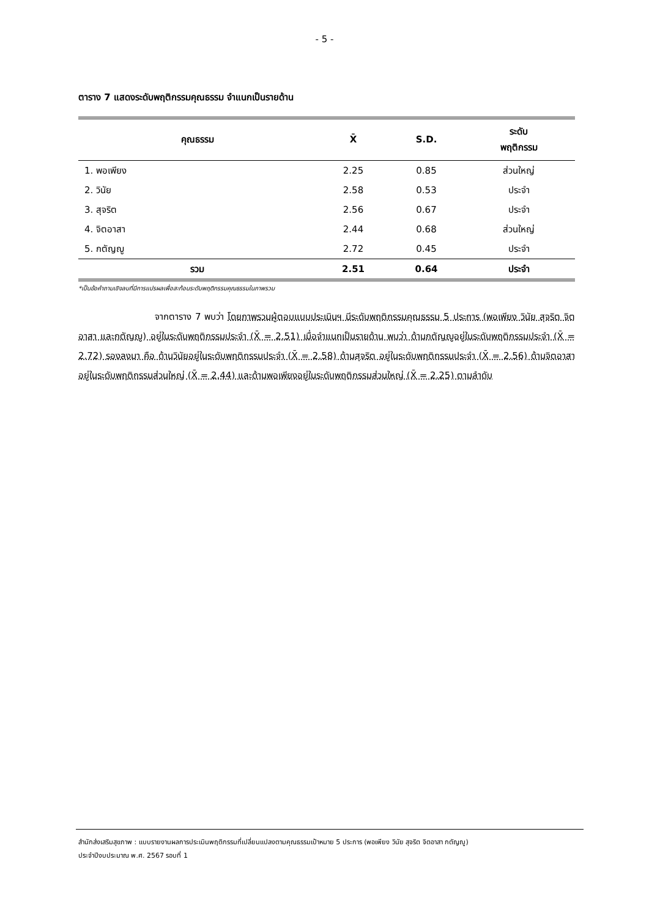- 5 -
ตาราง 7 แสดงระดับพฤติกรรมคุณธรรม จำแนกเป็นรายด้าน
| คุณธรรม | X̄ | S.D. | ระดับ พฤติกรรม |
| --- | --- | --- | --- |
| 1. พอเพียง | 2.25 | 0.85 | ส่วนใหญ่ |
| 2. วินัย | 2.58 | 0.53 | ประจำ |
| 3. สุจริต | 2.56 | 0.67 | ประจำ |
| 4. จิตอาสา | 2.44 | 0.68 | ส่วนใหญ่ |
| 5. กตัญญู | 2.72 | 0.45 | ประจำ |
| รวม | 2.51 | 0.64 | ประจำ |
*เป็นข้อคำถามเชิงลบที่มีการแปรผลเพื่อสะท้อนระดับพฤติกรรมคุณธรรมในภาพรวม
จากตาราง 7 พบว่า โดยภาพรวมผู้ตอบแบบประเมินฯ มีระดับพฤติกรรมคุณธรรม 5 ประการ (พอเพียง วินัย สุจริต จิตอาสา และกตัญญู) อยู่ในระดับพฤติกรรมประจำ (X̄ = 2.51) เมื่อจำแนกเป็นรายด้าน พบว่า ด้านกตัญญูอยู่ในระดับพฤติกรรมประจำ (X̄ = 2.72) รองลงมา คือ ด้านวินัยอยู่ในระดับพฤติกรรมประจำ (X̄ = 2.58) ด้านสุจริต อยู่ในระดับพฤติกรรมประจำ (X̄ = 2.56) ด้านจิตอาสาอยู่ในระดับพฤติกรรมส่วนใหญ่ (X̄ = 2.44) และด้านพอเพียงอยู่ในระดับพฤติกรรมส่วนใหญ่ (X̄ = 2.25) ตามลำดับ
สำนักส่งเสริมสุขภาพ : แบบรายงานผลการประเมินพฤติกรรมที่เปลี่ยนแปลงตามคุณธรรมเป้าหมาย 5 ประการ (พอเพียง วินัย สุจริต จิตอาสา กตัญญู)
ประจำปีงบประมาณ พ.ศ. 2567 รอบที่ 1